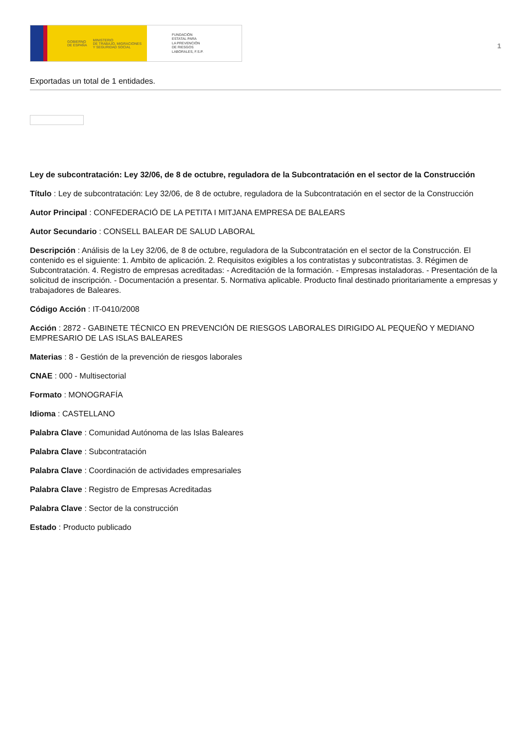GOBIERNO
DE ESPAÑA MINISTERIO
DE TRABAJO, MIGRACIONES
Y SEGURIDAD SOCIAL
FUNDACIÓN
ESTATAL PARA
LA PREVENCIÓN
DE RIESGOS
LABORALES, F.S.P.
1
Exportadas un total de 1 entidades.
Ley de subcontratación: Ley 32/06, de 8 de octubre, reguladora de la Subcontratación en el sector de la Construcción
Título : Ley de subcontratación: Ley 32/06, de 8 de octubre, reguladora de la Subcontratación en el sector de la Construcción
Autor Principal : CONFEDERACIÓ DE LA PETITA I MITJANA EMPRESA DE BALEARS
Autor Secundario : CONSELL BALEAR DE SALUD LABORAL
Descripción : Análisis de la Ley 32/06, de 8 de octubre, reguladora de la Subcontratación en el sector de la Construcción. El contenido es el siguiente: 1. Ambito de aplicación. 2. Requisitos exigibles a los contratistas y subcontratistas. 3. Régimen de Subcontratación. 4. Registro de empresas acreditadas: - Acreditación de la formación. - Empresas instaladoras. - Presentación de la solicitud de inscripción. - Documentación a presentar. 5. Normativa aplicable. Producto final destinado prioritariamente a empresas y trabajadores de Baleares.
Código Acción : IT-0410/2008
Acción : 2872 - GABINETE TÉCNICO EN PREVENCIÓN DE RIESGOS LABORALES DIRIGIDO AL PEQUEÑO Y MEDIANO EMPRESARIO DE LAS ISLAS BALEARES
Materias : 8 - Gestión de la prevención de riesgos laborales
CNAE : 000 - Multisectorial
Formato : MONOGRAFÍA
Idioma : CASTELLANO
Palabra Clave : Comunidad Autónoma de las Islas Baleares
Palabra Clave : Subcontratación
Palabra Clave : Coordinación de actividades empresariales
Palabra Clave : Registro de Empresas Acreditadas
Palabra Clave : Sector de la construcción
Estado : Producto publicado